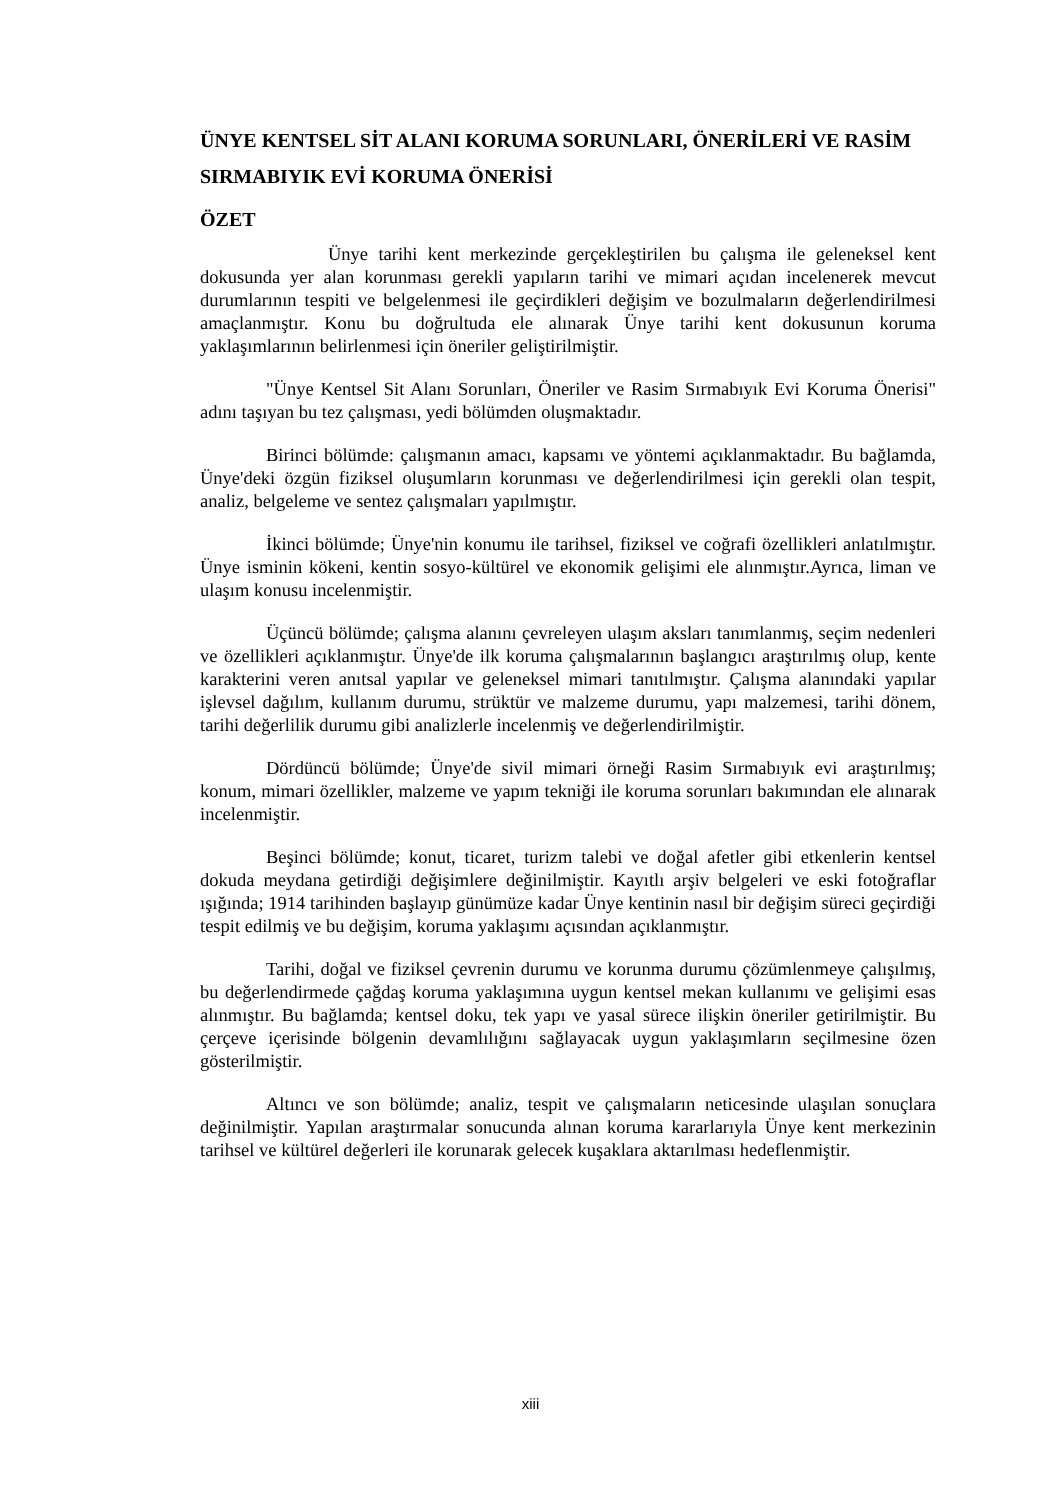ÜNYE KENTSEL SİT ALANI KORUMA SORUNLARI, ÖNERİLERİ VE RASİM SIRMABIYIK EVİ KORUMA ÖNERİSİ
ÖZET
Ünye tarihi kent merkezinde gerçekleştirilen bu çalışma ile geleneksel kent dokusunda yer alan korunması gerekli yapıların tarihi ve mimari açıdan incelenerek mevcut durumlarının tespiti ve belgelenmesi ile geçirdikleri değişim ve bozulmaların değerlendirilmesi amaçlanmıştır. Konu bu doğrultuda ele alınarak Ünye tarihi kent dokusunun koruma yaklaşımlarının belirlenmesi için öneriler geliştirilmiştir.
"Ünye Kentsel Sit Alanı Sorunları, Öneriler ve Rasim Sırmabıyık Evi Koruma Önerisi" adını taşıyan bu tez çalışması, yedi bölümden oluşmaktadır.
Birinci bölümde: çalışmanın amacı, kapsamı ve yöntemi açıklanmaktadır. Bu bağlamda, Ünye'deki özgün fiziksel oluşumların korunması ve değerlendirilmesi için gerekli olan tespit, analiz, belgeleme ve sentez çalışmaları yapılmıştır.
İkinci bölümde; Ünye'nin konumu ile tarihsel, fiziksel ve coğrafi özellikleri anlatılmıştır. Ünye isminin kökeni, kentin sosyo-kültürel ve ekonomik gelişimi ele alınmıştır.Ayrıca, liman ve ulaşım konusu incelenmiştir.
Üçüncü bölümde; çalışma alanını çevreleyen ulaşım aksları tanımlanmış, seçim nedenleri ve özellikleri açıklanmıştır. Ünye'de ilk koruma çalışmalarının başlangıcı araştırılmış olup, kente karakterini veren anıtsal yapılar ve geleneksel mimari tanıtılmıştır. Çalışma alanındaki yapılar işlevsel dağılım, kullanım durumu, strüktür ve malzeme durumu, yapı malzemesi, tarihi dönem, tarihi değerlilik durumu gibi analizlerle incelenmiş ve değerlendirilmiştir.
Dördüncü bölümde; Ünye'de sivil mimari örneği Rasim Sırmabıyık evi araştırılmış; konum, mimari özellikler, malzeme ve yapım tekniği ile koruma sorunları bakımından ele alınarak incelenmiştir.
Beşinci bölümde; konut, ticaret, turizm talebi ve doğal afetler gibi etkenlerin kentsel dokuda meydana getirdiği değişimlere değinilmiştir. Kayıtlı arşiv belgeleri ve eski fotoğraflar ışığında; 1914 tarihinden başlayıp günümüze kadar Ünye kentinin nasıl bir değişim süreci geçirdiği tespit edilmiş ve bu değişim, koruma yaklaşımı açısından açıklanmıştır.
Tarihi, doğal ve fiziksel çevrenin durumu ve korunma durumu çözümlenmeye çalışılmış, bu değerlendirmede çağdaş koruma yaklaşımına uygun kentsel mekan kullanımı ve gelişimi esas alınmıştır. Bu bağlamda; kentsel doku, tek yapı ve yasal sürece ilişkin öneriler getirilmiştir. Bu çerçeve içerisinde bölgenin devamlılığını sağlayacak uygun yaklaşımların seçilmesine özen gösterilmiştir.
Altıncı ve son bölümde; analiz, tespit ve çalışmaların neticesinde ulaşılan sonuçlara değinilmiştir. Yapılan araştırmalar sonucunda alınan koruma kararlarıyla Ünye kent merkezinin tarihsel ve kültürel değerleri ile korunarak gelecek kuşaklara aktarılması hedeflenmiştir.
xiii